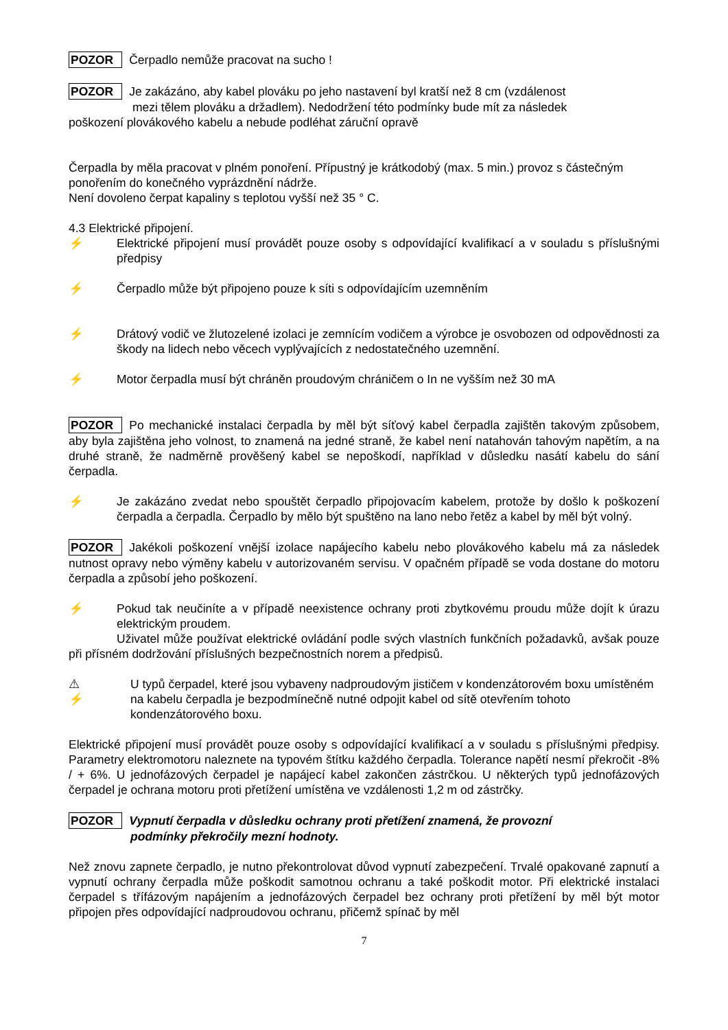POZOR Čerpadlo nemůže pracovat na sucho !
POZOR Je zakázáno, aby kabel plováku po jeho nastavení byl kratší než 8 cm (vzdálenost
mezi tělem plováku a držadlem). Nedodržení této podmínky bude mít za následek
poškození plovákového kabelu a nebude podléhat záruční opravě
Čerpadla by měla pracovat v plném ponoření. Přípustný je krátkodobý (max. 5 min.) provoz s částečným ponořením do konečného vyprázdnění nádrže.
Není dovoleno čerpat kapaliny s teplotou vyšší než 35 ° C.
4.3 Elektrické připojení.
⚡ Elektrické připojení musí provádět pouze osoby s odpovídající kvalifikací a v souladu s příslušnými předpisy
⚡ Čerpadlo může být připojeno pouze k síti s odpovídajícím uzemněním
⚡ Drátový vodič ve žlutozelené izolaci je zemnícím vodičem a výrobce je osvobozen od odpovědnosti za škody na lidech nebo věcech vyplývajících z nedostatečného uzemnění.
⚡ Motor čerpadla musí být chráněn proudovým chráničem o In ne vyšším než 30 mA
POZOR Po mechanické instalaci čerpadla by měl být síťový kabel čerpadla zajištěn takovým způsobem, aby byla zajištěna jeho volnost, to znamená na jedné straně, že kabel není natahován tahovým napětím, a na druhé straně, že nadměrně prověšený kabel se nepoškodí, například v důsledku nasátí kabelu do sání čerpadla.
⚡ Je zakázáno zvedat nebo spouštět čerpadlo připojovacím kabelem, protože by došlo k poškození čerpadla a čerpadla. Čerpadlo by mělo být spuštěno na lano nebo řetěz a kabel by měl být volný.
POZOR Jakékoli poškození vnější izolace napájecího kabelu nebo plovákového kabelu má za následek nutnost opravy nebo výměny kabelu v autorizovaném servisu. V opačném případě se voda dostane do motoru čerpadla a způsobí jeho poškození.
⚡ Pokud tak neučiníte a v případě neexistence ochrany proti zbytkovému proudu může dojít k úrazu elektrickým proudem.
Uživatel může používat elektrické ovládání podle svých vlastních funkčních požadavků, avšak pouze při přísném dodržování příslušných bezpečnostních norem a předpisů.
⚠
⚡
U typů čerpadel, které jsou vybaveny nadproudovým jističem v kondenzátorovém boxu umístěném na kabelu čerpadla je bezpodmínečně nutné odpojit kabel od sítě otevřením tohoto kondenzátorového boxu.
Elektrické připojení musí provádět pouze osoby s odpovídající kvalifikací a v souladu s příslušnými předpisy. Parametry elektromotoru naleznete na typovém štítku každého čerpadla. Tolerance napětí nesmí překročit -8% / + 6%. U jednofázových čerpadel je napájecí kabel zakončen zástrčkou. U některých typů jednofázových čerpadel je ochrana motoru proti přetížení umístěna ve vzdálenosti 1,2 m od zástrčky.
POZOR Vypnutí čerpadla v důsledku ochrany proti přetížení znamená, že provozní
podmínky překročily mezní hodnoty.
Než znovu zapnete čerpadlo, je nutno překontrolovat důvod vypnutí zabezpečení. Trvalé opakované zapnutí a vypnutí ochrany čerpadla může poškodit samotnou ochranu a také poškodit motor. Při elektrické instalaci čerpadel s třífázovým napájením a jednofázových čerpadel bez ochrany proti přetížení by měl být motor připojen přes odpovídající nadproudovou ochranu, přičemž spínač by měl
7